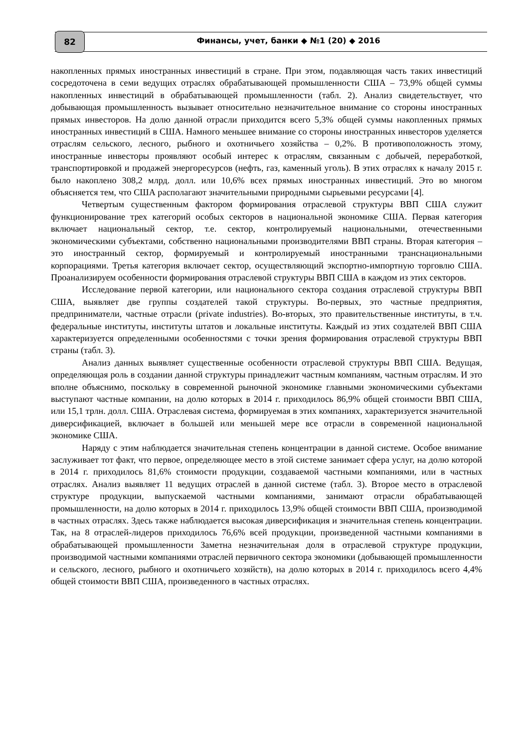82 Финансы, учет, банки ◆ №1 (20) ◆ 2016
накопленных прямых иностранных инвестиций в стране. При этом, подавляющая часть таких инвестиций сосредоточена в семи ведущих отраслях обрабатывающей промышленности США – 73,9% общей суммы накопленных инвестиций в обрабатывающей промышленности (табл. 2). Анализ свидетельствует, что добывающая промышленность вызывает относительно незначительное внимание со стороны иностранных прямых инвесторов. На долю данной отрасли приходится всего 5,3% общей суммы накопленных прямых иностранных инвестиций в США. Намного меньшее внимание со стороны иностранных инвесторов уделяется отраслям сельского, лесного, рыбного и охотничьего хозяйства – 0,2%. В противоположность этому, иностранные инвесторы проявляют особый интерес к отраслям, связанным с добычей, переработкой, транспортировкой и продажей энергоресурсов (нефть, газ, каменный уголь). В этих отраслях к началу 2015 г. было накоплено 308,2 млрд. долл. или 10,6% всех прямых иностранных инвестиций. Это во многом объясняется тем, что США располагают значительными природными сырьевыми ресурсами [4].
Четвертым существенным фактором формирования отраслевой структуры ВВП США служит функционирование трех категорий особых секторов в национальной экономике США. Первая категория включает национальный сектор, т.е. сектор, контролируемый национальными, отечественными экономическими субъектами, собственно национальными производителями ВВП страны. Вторая категория – это иностранный сектор, формируемый и контролируемый иностранными транснациональными корпорациями. Третья категория включает сектор, осуществляющий экспортно-импортную торговлю США. Проанализируем особенности формирования отраслевой структуры ВВП США в каждом из этих секторов.
Исследование первой категории, или национального сектора создания отраслевой структуры ВВП США, выявляет две группы создателей такой структуры. Во-первых, это частные предприятия, предприниматели, частные отрасли (private industries). Во-вторых, это правительственные институты, в т.ч. федеральные институты, институты штатов и локальные институты. Каждый из этих создателей ВВП США характеризуется определенными особенностями с точки зрения формирования отраслевой структуры ВВП страны (табл. 3).
Анализ данных выявляет существенные особенности отраслевой структуры ВВП США. Ведущая, определяющая роль в создании данной структуры принадлежит частным компаниям, частным отраслям. И это вполне объяснимо, поскольку в современной рыночной экономике главными экономическими субъектами выступают частные компании, на долю которых в 2014 г. приходилось 86,9% общей стоимости ВВП США, или 15,1 трлн. долл. США. Отраслевая система, формируемая в этих компаниях, характеризуется значительной диверсификацией, включает в большей или меньшей мере все отрасли в современной национальной экономике США.
Наряду с этим наблюдается значительная степень концентрации в данной системе. Особое внимание заслуживает тот факт, что первое, определяющее место в этой системе занимает сфера услуг, на долю которой в 2014 г. приходилось 81,6% стоимости продукции, создаваемой частными компаниями, или в частных отраслях. Анализ выявляет 11 ведущих отраслей в данной системе (табл. 3). Второе место в отраслевой структуре продукции, выпускаемой частными компаниями, занимают отрасли обрабатывающей промышленности, на долю которых в 2014 г. приходилось 13,9% общей стоимости ВВП США, производимой в частных отраслях. Здесь также наблюдается высокая диверсификация и значительная степень концентрации. Так, на 8 отраслей-лидеров приходилось 76,6% всей продукции, произведенной частными компаниями в обрабатывающей промышленности Заметна незначительная доля в отраслевой структуре продукции, производимой частными компаниями отраслей первичного сектора экономики (добывающей промышленности и сельского, лесного, рыбного и охотничьего хозяйств), на долю которых в 2014 г. приходилось всего 4,4% общей стоимости ВВП США, произведенного в частных отраслях.